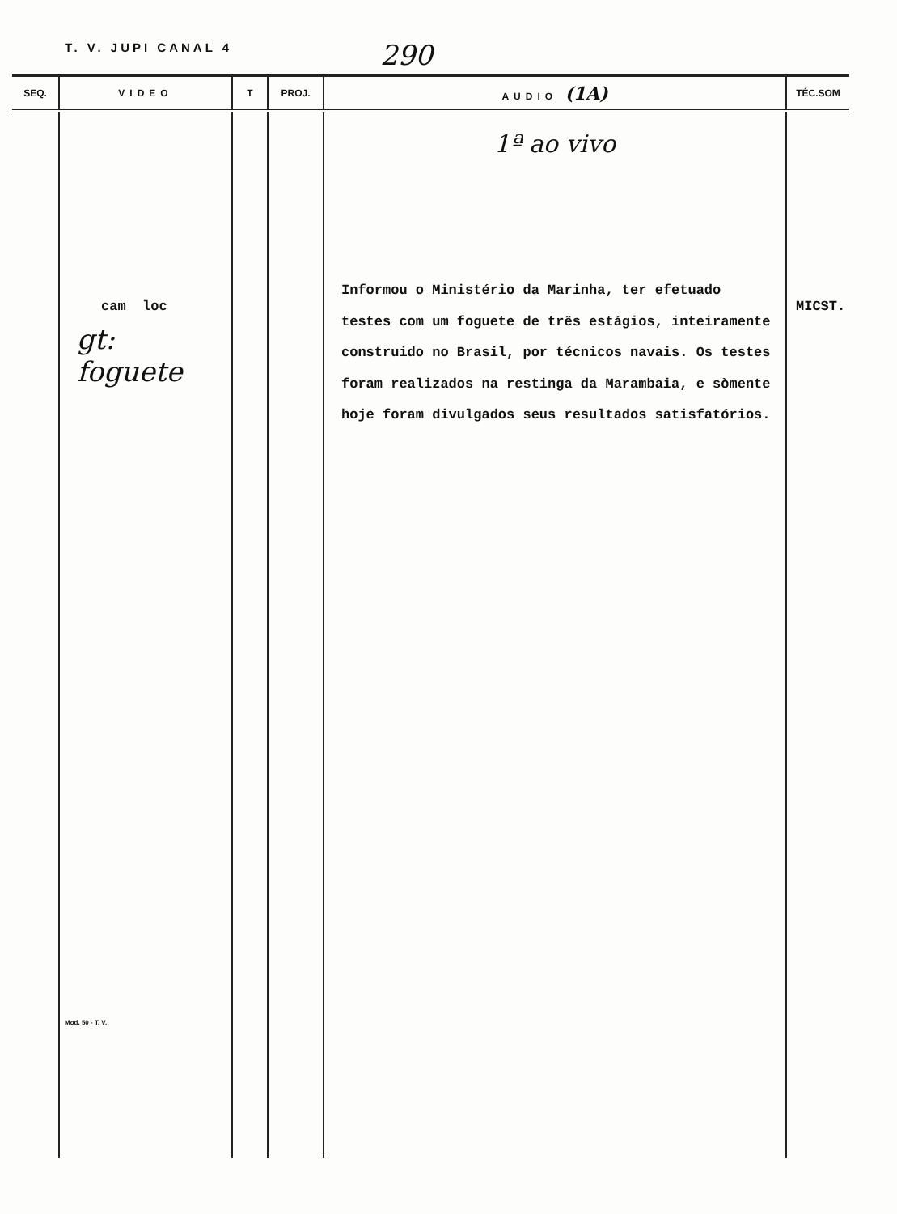T. V. JUPI CANAL 4 290
| SEQ. | VIDEO | T | PROJ. | AUDIO (1A) | TÉC.SOM |
| --- | --- | --- | --- | --- | --- |
| | cam loc gt: foguete Mod. 50 - T. V. | | | 1ª ao vivo Informou o Ministério da Marinha, ter efetuado testes com um foguete de três estágios, inteiramente construido no Brasil, por técnicos navais. Os testes foram realizados na restinga da Marambaia, e sòmente hoje foram divulgados seus resultados satisfatórios. | MICST. |